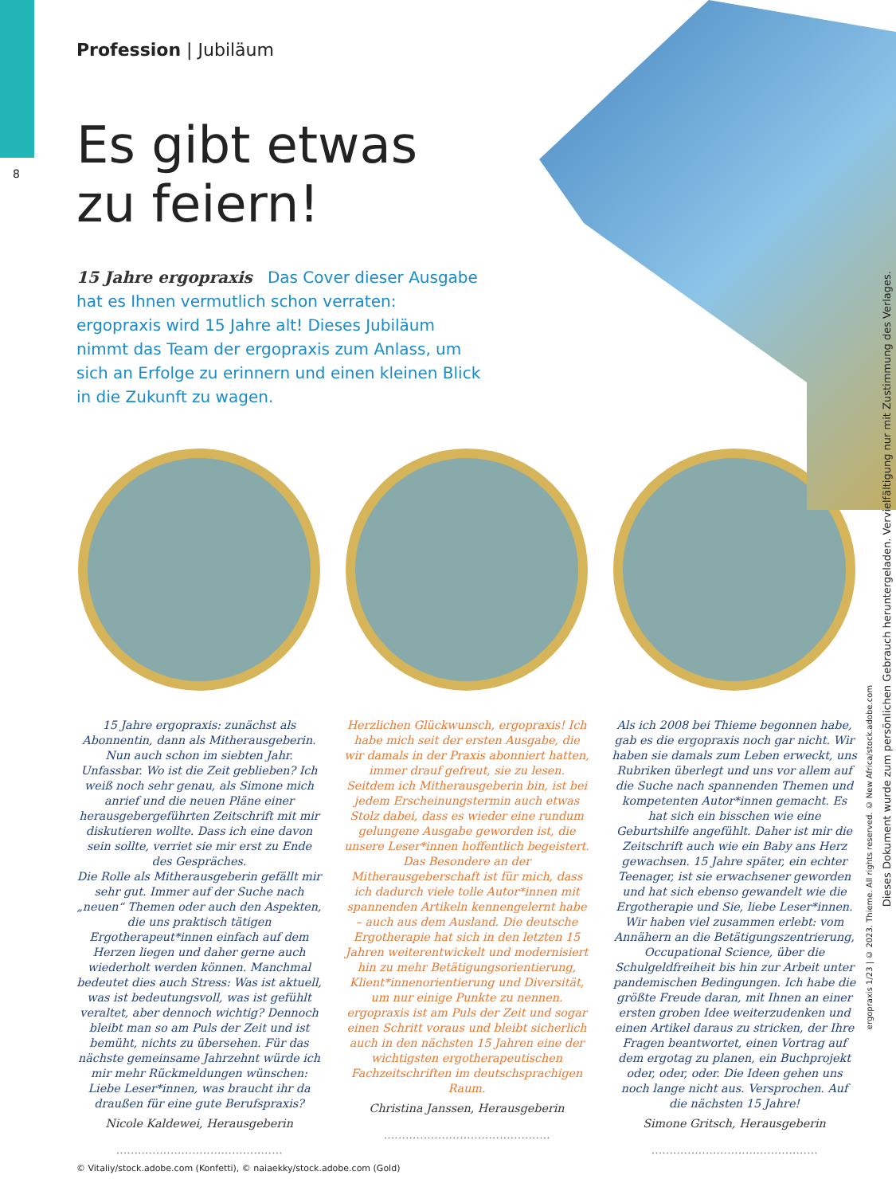8
Profession | Jubiläum
Es gibt etwas
zu feiern!
15 Jahre ergopraxis Das Cover dieser Ausgabe hat es Ihnen vermutlich schon verraten: ergopraxis wird 15 Jahre alt! Dieses Jubiläum nimmt das Team der ergopraxis zum Anlass, um sich an Erfolge zu erinnern und einen kleinen Blick in die Zukunft zu wagen.
15 Jahre ergopraxis: zunächst als Abonnentin, dann als Mitherausgeberin. Nun auch schon im siebten Jahr. Unfassbar. Wo ist die Zeit geblieben? Ich weiß noch sehr genau, als Simone mich anrief und die neuen Pläne einer herausgebergeführten Zeitschrift mit mir diskutieren wollte. Dass ich eine davon sein sollte, verriet sie mir erst zu Ende des Gespräches.
Die Rolle als Mitherausgeberin gefällt mir sehr gut. Immer auf der Suche nach „neuen“ Themen oder auch den Aspekten, die uns praktisch tätigen Ergotherapeut*innen einfach auf dem Herzen liegen und daher gerne auch wiederholt werden können. Manchmal bedeutet dies auch Stress: Was ist aktuell, was ist bedeutungsvoll, was ist gefühlt veraltet, aber dennoch wichtig? Dennoch bleibt man so am Puls der Zeit und ist bemüht, nichts zu übersehen. Für das nächste gemeinsame Jahrzehnt würde ich mir mehr Rückmeldungen wünschen: Liebe Leser*innen, was braucht ihr da draußen für eine gute Berufspraxis?
Nicole Kaldewei, Herausgeberin
..............................................
Herzlichen Glückwunsch, ergopraxis! Ich habe mich seit der ersten Ausgabe, die wir damals in der Praxis abonniert hatten, immer drauf gefreut, sie zu lesen. Seitdem ich Mitherausgeberin bin, ist bei jedem Erscheinungstermin auch etwas Stolz dabei, dass es wieder eine rundum gelungene Ausgabe geworden ist, die unsere Leser*innen hoffentlich begeistert. Das Besondere an der Mitherausgeberschaft ist für mich, dass ich dadurch viele tolle Autor*innen mit spannenden Artikeln kennengelernt habe – auch aus dem Ausland. Die deutsche Ergotherapie hat sich in den letzten 15 Jahren weiterentwickelt und modernisiert hin zu mehr Betätigungsorientierung, Klient*innenorientierung und Diversität, um nur einige Punkte zu nennen. ergopraxis ist am Puls der Zeit und sogar einen Schritt voraus und bleibt sicherlich auch in den nächsten 15 Jahren eine der wichtigsten ergotherapeutischen Fachzeitschriften im deutschsprachigen Raum.
Christina Janssen, Herausgeberin
..............................................
Als ich 2008 bei Thieme begonnen habe, gab es die ergopraxis noch gar nicht. Wir haben sie damals zum Leben erweckt, uns Rubriken überlegt und uns vor allem auf die Suche nach spannenden Themen und kompetenten Autor*innen gemacht. Es hat sich ein bisschen wie eine Geburtshilfe angefühlt. Daher ist mir die Zeitschrift auch wie ein Baby ans Herz gewachsen. 15 Jahre später, ein echter Teenager, ist sie erwachsener geworden und hat sich ebenso gewandelt wie die Ergotherapie und Sie, liebe Leser*innen. Wir haben viel zusammen erlebt: vom Annähern an die Betätigungszentrierung, Occupational Science, über die Schulgeldfreiheit bis hin zur Arbeit unter pandemischen Bedingungen. Ich habe die größte Freude daran, mit Ihnen an einer ersten groben Idee weiterzudenken und einen Artikel daraus zu stricken, der Ihre Fragen beantwortet, einen Vortrag auf dem ergotag zu planen, ein Buchprojekt oder, oder, oder. Die Ideen gehen uns noch lange nicht aus. Versprochen. Auf die nächsten 15 Jahre!
Simone Gritsch, Herausgeberin
..............................................
© Vitaliy/stock.adobe.com (Konfetti), © naiaekky/stock.adobe.com (Gold)
Dieses Dokument wurde zum persönlichen Gebrauch heruntergeladen. Vervielfältigung nur mit Zustimmung des Verlages.
ergopraxis 1/23 | © 2023. Thieme. All rights reserved. © New Africa/stock.adobe.com